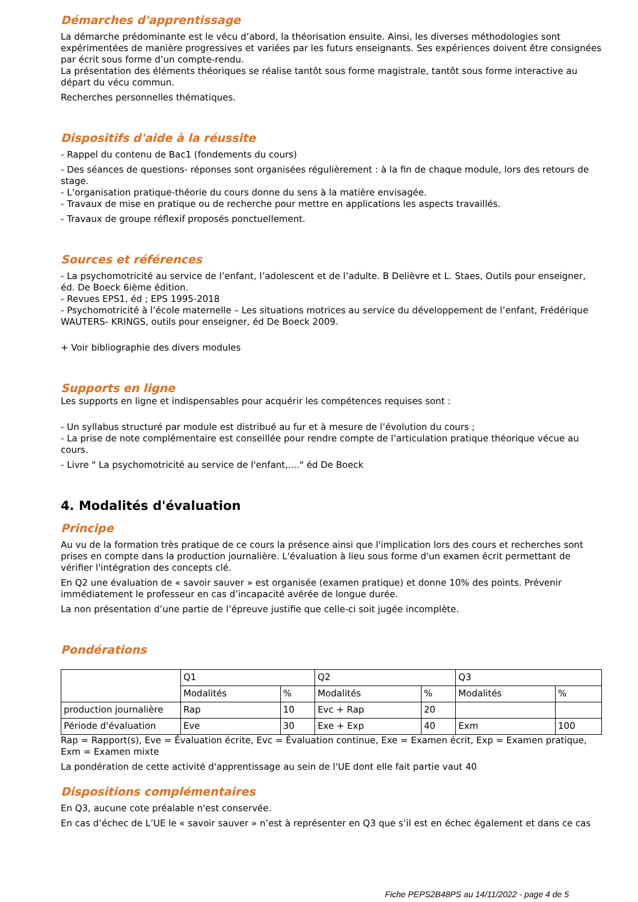Démarches d'apprentissage
La démarche prédominante est le vécu d’abord, la théorisation ensuite. Ainsi, les diverses méthodologies sont expérimentées de manière progressives et variées par les futurs enseignants. Ses expériences doivent être consignées par écrit sous forme d’un compte-rendu.
La présentation des éléments théoriques se réalise tantôt sous forme magistrale, tantôt sous forme interactive au départ du vécu commun.
Recherches personnelles thématiques.
Dispositifs d'aide à la réussite
- Rappel du contenu de Bac1 (fondements du cours)
- Des séances de questions- réponses sont organisées régulièrement : à la fin de chaque module, lors des retours de stage.
- L’organisation pratique-théorie du cours donne du sens à la matière envisagée.
- Travaux de mise en pratique ou de recherche pour mettre en applications les aspects travaillés.
- Travaux de groupe réflexif proposés ponctuellement.
Sources et références
- La psychomotricité au service de l’enfant, l’adolescent et de l’adulte. B Delièvre et L. Staes, Outils pour enseigner, éd. De Boeck 6ième édition.
- Revues EPS1, éd ; EPS 1995-2018
- Psychomotricité à l’école maternelle – Les situations motrices au service du développement de l’enfant, Frédérique WAUTERS- KRINGS, outils pour enseigner, éd De Boeck 2009.
+ Voir bibliographie des divers modules
Supports en ligne
Les supports en ligne et indispensables pour acquérir les compétences requises sont :
- Un syllabus structuré par module est distribué au fur et à mesure de l’évolution du cours ;
- La prise de note complémentaire est conseillée pour rendre compte de l’articulation pratique théorique vécue au cours.
- Livre " La psychomotricité au service de l'enfant,...." éd De Boeck
4. Modalités d'évaluation
Principe
Au vu de la formation très pratique de ce cours la présence ainsi que l'implication lors des cours et recherches sont prises en compte dans la production journalière. L'évaluation à lieu sous forme d'un examen écrit permettant de vérifier l'intégration des concepts clé.
En Q2 une évaluation de « savoir sauver » est organisée (examen pratique) et donne 10% des points. Prévenir immédiatement le professeur en cas d’incapacité avérée de longue durée.
La non présentation d’une partie de l’épreuve justifie que celle-ci soit jugée incomplète.
Pondérations
| | Q1 | | Q2 | | Q3 | |
| | Modalités | % | Modalités | % | Modalités | % |
| production journalière | Rap | 10 | Evc + Rap | 20 | | |
| Période d'évaluation | Eve | 30 | Exe + Exp | 40 | Exm | 100 |
Rap = Rapport(s), Eve = Évaluation écrite, Evc = Évaluation continue, Exe = Examen écrit, Exp = Examen pratique, Exm = Examen mixte
La pondération de cette activité d'apprentissage au sein de l'UE dont elle fait partie vaut 40
Dispositions complémentaires
En Q3, aucune cote préalable n'est conservée.
En cas d’échec de L’UE le « savoir sauver » n’est à représenter en Q3 que s’il est en échec également et dans ce cas
Fiche PEPS2B48PS au 14/11/2022 - page 4 de 5